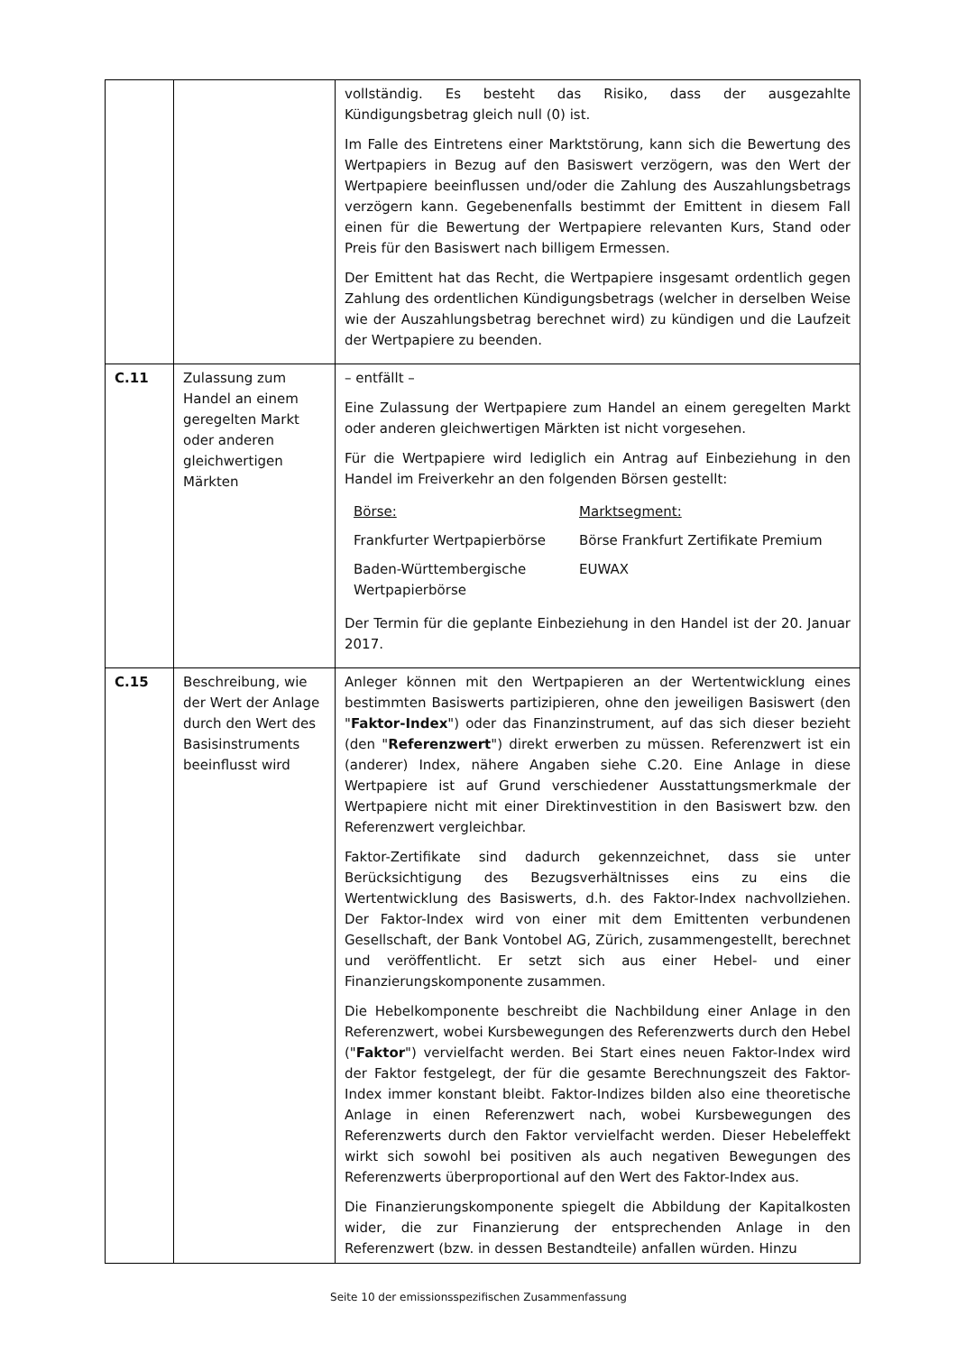| | | vollständig. Es besteht das Risiko, dass der ausgezahlte Kündigungsbetrag gleich null (0) ist. Im Falle des Eintretens einer Marktstörung, kann sich die Bewertung des Wertpapiers in Bezug auf den Basiswert verzögern, was den Wert der Wertpapiere beeinflussen und/oder die Zahlung des Auszahlungsbetrags verzögern kann. Gegebenenfalls bestimmt der Emittent in diesem Fall einen für die Bewertung der Wertpapiere relevanten Kurs, Stand oder Preis für den Basiswert nach billigem Ermessen. Der Emittent hat das Recht, die Wertpapiere insgesamt ordentlich gegen Zahlung des ordentlichen Kündigungsbetrags (welcher in derselben Weise wie der Auszahlungsbetrag berechnet wird) zu kündigen und die Laufzeit der Wertpapiere zu beenden. |
| C.11 | Zulassung zum Handel an einem geregelten Markt oder anderen gleichwertigen Märkten | – entfällt – Eine Zulassung der Wertpapiere zum Handel an einem geregelten Markt oder anderen gleichwertigen Märkten ist nicht vorgesehen. Für die Wertpapiere wird lediglich ein Antrag auf Einbeziehung in den Handel im Freiverkehr an den folgenden Börsen gestellt: / Börse: / Marktsegment: / / Frankfurter Wertpapierbörse / Börse Frankfurt Zertifikate Premium / / Baden-Württembergische Wertpapierbörse / EUWAX / Der Termin für die geplante Einbeziehung in den Handel ist der 20. Januar 2017. |
| C.15 | Beschreibung, wie der Wert der Anlage durch den Wert des Basisinstruments beeinflusst wird | Anleger können mit den Wertpapieren an der Wertentwicklung eines bestimmten Basiswerts partizipieren, ohne den jeweiligen Basiswert (den " Faktor-Index ") oder das Finanzinstrument, auf das sich dieser bezieht (den " Referenzwert ") direkt erwerben zu müssen. Referenzwert ist ein (anderer) Index, nähere Angaben siehe C.20. Eine Anlage in diese Wertpapiere ist auf Grund verschiedener Ausstattungsmerkmale der Wertpapiere nicht mit einer Direktinvestition in den Basiswert bzw. den Referenzwert vergleichbar. Faktor-Zertifikate sind dadurch gekennzeichnet, dass sie unter Berücksichtigung des Bezugsverhältnisses eins zu eins die Wertentwicklung des Basiswerts, d.h. des Faktor-Index nachvollziehen. Der Faktor-Index wird von einer mit dem Emittenten verbundenen Gesellschaft, der Bank Vontobel AG, Zürich, zusammengestellt, berechnet und veröffentlicht. Er setzt sich aus einer Hebel- und einer Finanzierungskomponente zusammen. Die Hebelkomponente beschreibt die Nachbildung einer Anlage in den Referenzwert, wobei Kursbewegungen des Referenzwerts durch den Hebel (" Faktor ") vervielfacht werden. Bei Start eines neuen Faktor-Index wird der Faktor festgelegt, der für die gesamte Berechnungszeit des Faktor-Index immer konstant bleibt. Faktor-Indizes bilden also eine theoretische Anlage in einen Referenzwert nach, wobei Kursbewegungen des Referenzwerts durch den Faktor vervielfacht werden. Dieser Hebeleffekt wirkt sich sowohl bei positiven als auch negativen Bewegungen des Referenzwerts überproportional auf den Wert des Faktor-Index aus. Die Finanzierungskomponente spiegelt die Abbildung der Kapitalkosten wider, die zur Finanzierung der entsprechenden Anlage in den Referenzwert (bzw. in dessen Bestandteile) anfallen würden. Hinzu |
Seite 10 der emissionsspezifischen Zusammenfassung